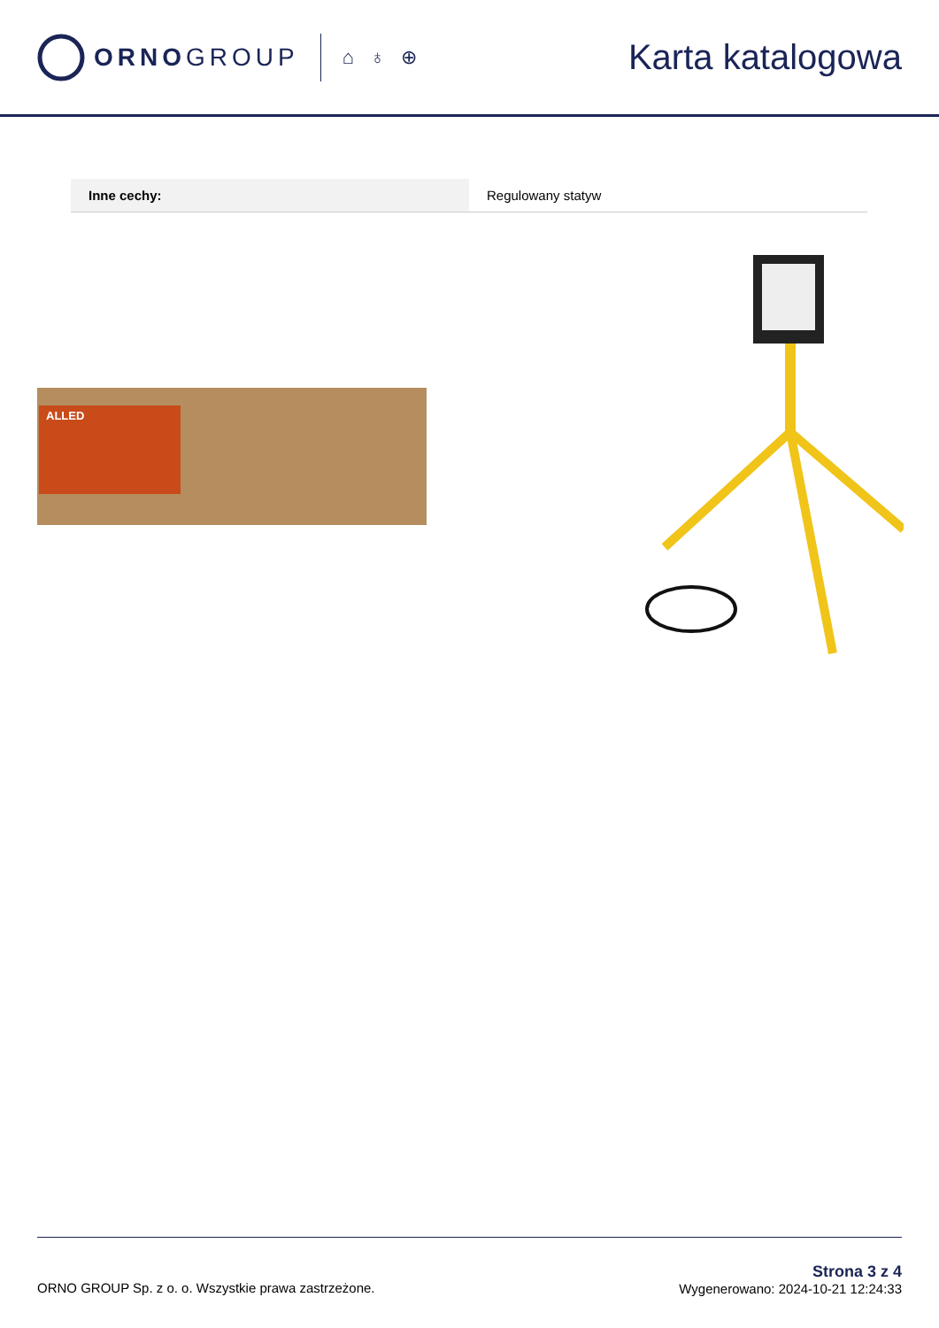ORNOGROUP
⌂ ♁ ⊕
Karta katalogowa
| Inne cechy: | Regulowany statyw |
ALLED
ORNO GROUP Sp. z o. o. Wszystkie prawa zastrzeżone.
Strona 3 z 4
Wygenerowano: 2024-10-21 12:24:33